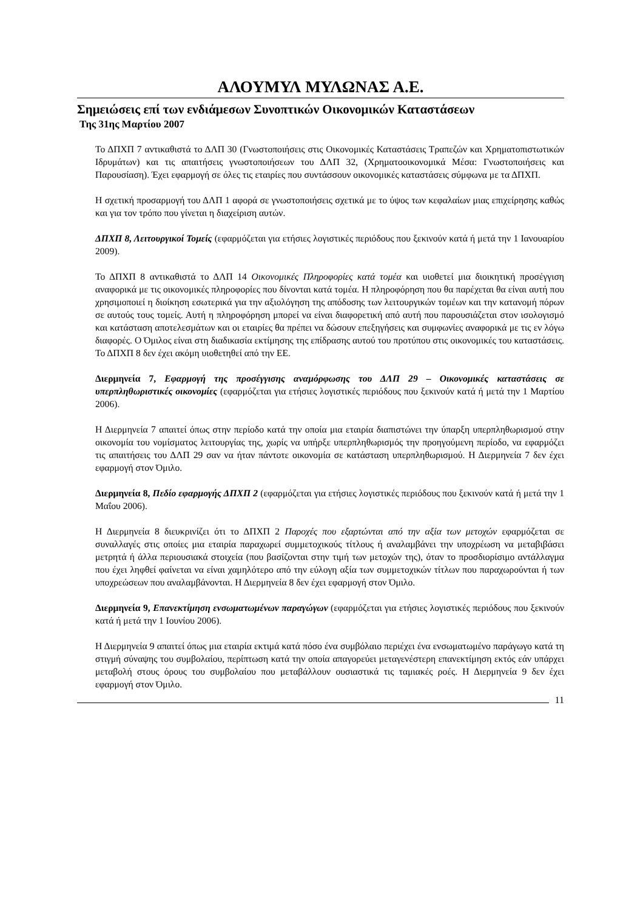ΑΛΟΥΜΥΛ ΜΥΛΩΝΑΣ Α.Ε.
Σημειώσεις επί των ενδιάμεσων Συνοπτικών Οικονομικών Καταστάσεων
Της 31ης Μαρτίου 2007
Το ΔΠΧΠ 7 αντικαθιστά το ΔΛΠ 30 (Γνωστοποιήσεις στις Οικονομικές Καταστάσεις Τραπεζών και Χρηματοπιστωτικών Ιδρυμάτων) και τις απαιτήσεις γνωστοποιήσεων του ΔΛΠ 32, (Χρηματοοικονομικά Μέσα: Γνωστοποιήσεις και Παρουσίαση). Έχει εφαρμογή σε όλες τις εταιρίες που συντάσσουν οικονομικές καταστάσεις σύμφωνα με τα ΔΠΧΠ.
Η σχετική προσαρμογή του ΔΛΠ 1 αφορά σε γνωστοποιήσεις σχετικά με το ύψος των κεφαλαίων μιας επιχείρησης καθώς και για τον τρόπο που γίνεται η διαχείριση αυτών.
ΔΠΧΠ 8, Λειτουργικοί Τομείς (εφαρμόζεται για ετήσιες λογιστικές περιόδους που ξεκινούν κατά ή μετά την 1 Ιανουαρίου 2009).
Το ΔΠΧΠ 8 αντικαθιστά το ΔΛΠ 14 Οικονομικές Πληροφορίες κατά τομέα και υιοθετεί μια διοικητική προσέγγιση αναφορικά με τις οικονομικές πληροφορίες που δίνονται κατά τομέα. Η πληροφόρηση που θα παρέχεται θα είναι αυτή που χρησιμοποιεί η διοίκηση εσωτερικά για την αξιολόγηση της απόδοσης των λειτουργικών τομέων και την κατανομή πόρων σε αυτούς τους τομείς. Αυτή η πληροφόρηση μπορεί να είναι διαφορετική από αυτή που παρουσιάζεται στον ισολογισμό και κατάσταση αποτελεσμάτων και οι εταιρίες θα πρέπει να δώσουν επεξηγήσεις και συμφωνίες αναφορικά με τις εν λόγω διαφορές. Ο Όμιλος είναι στη διαδικασία εκτίμησης της επίδρασης αυτού του προτύπου στις οικονομικές του καταστάσεις. Το ΔΠΧΠ 8 δεν έχει ακόμη υιοθετηθεί από την ΕΕ.
Διερμηνεία 7, Εφαρμογή της προσέγγισης αναμόρφωσης του ΔΛΠ 29 – Οικονομικές καταστάσεις σε υπερπληθωριστικές οικονομίες (εφαρμόζεται για ετήσιες λογιστικές περιόδους που ξεκινούν κατά ή μετά την 1 Μαρτίου 2006).
Η Διερμηνεία 7 απαιτεί όπως στην περίοδο κατά την οποία μια εταιρία διαπιστώνει την ύπαρξη υπερπληθωρισμού στην οικονομία του νομίσματος λειτουργίας της, χωρίς να υπήρξε υπερπληθωρισμός την προηγούμενη περίοδο, να εφαρμόζει τις απαιτήσεις του ΔΛΠ 29 σαν να ήταν πάντοτε οικονομία σε κατάσταση υπερπληθωρισμού. Η Διερμηνεία 7 δεν έχει εφαρμογή στον Όμιλο.
Διερμηνεία 8, Πεδίο εφαρμογής ΔΠΧΠ 2 (εφαρμόζεται για ετήσιες λογιστικές περιόδους που ξεκινούν κατά ή μετά την 1 Μαΐου 2006).
Η Διερμηνεία 8 διευκρινίζει ότι το ΔΠΧΠ 2 Παροχές που εξαρτώνται από την αξία των μετοχών εφαρμόζεται σε συναλλαγές στις οποίες μια εταιρία παραχωρεί συμμετοχικούς τίτλους ή αναλαμβάνει την υποχρέωση να μεταβιβάσει μετρητά ή άλλα περιουσιακά στοιχεία (που βασίζονται στην τιμή των μετοχών της), όταν το προσδιορίσιμο αντάλλαγμα που έχει ληφθεί φαίνεται να είναι χαμηλότερο από την εύλογη αξία των συμμετοχικών τίτλων που παραχωρούνται ή των υποχρεώσεων που αναλαμβάνονται. Η Διερμηνεία 8 δεν έχει εφαρμογή στον Όμιλο.
Διερμηνεία 9, Επανεκτίμηση ενσωματωμένων παραγώγων (εφαρμόζεται για ετήσιες λογιστικές περιόδους που ξεκινούν κατά ή μετά την 1 Ιουνίου 2006).
Η Διερμηνεία 9 απαιτεί όπως μια εταιρία εκτιμά κατά πόσο ένα συμβόλαιο περιέχει ένα ενσωματωμένο παράγωγο κατά τη στιγμή σύναψης του συμβολαίου, περίπτωση κατά την οποία απαγορεύει μεταγενέστερη επανεκτίμηση εκτός εάν υπάρχει μεταβολή στους όρους του συμβολαίου που μεταβάλλουν ουσιαστικά τις ταμιακές ροές. Η Διερμηνεία 9 δεν έχει εφαρμογή στον Όμιλο.
11